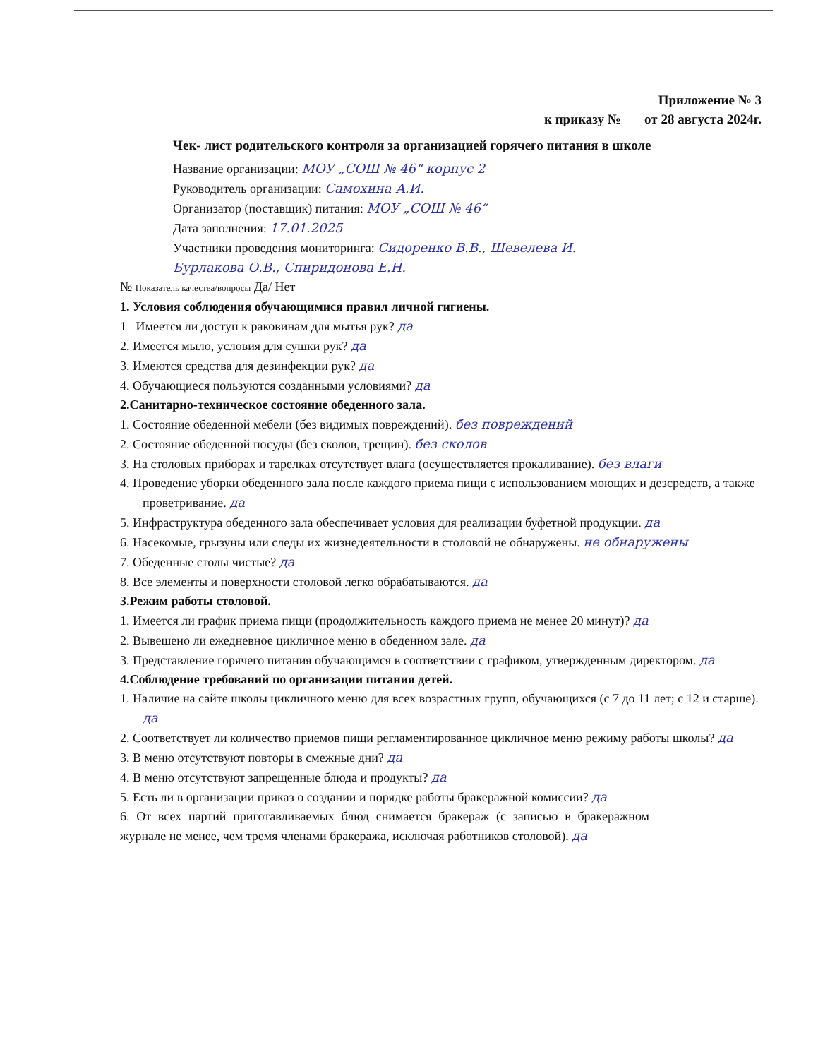Приложение № 3
к приказу № от 28 августа 2024г.
Чек- лист родительского контроля за организацией горячего питания в школе
Название организации: МОУ „СОШ № 46“ корпус 2
Руководитель организации: Самохина А.И.
Организатор (поставщик) питания: МОУ „СОШ № 46“
Дата заполнения: 17.01.2025
Участники проведения мониторинга: Сидоренко В.В., Шевелева И.
Бурлакова О.В., Спиридонова Е.Н.
№ Показатель качества/вопросы Да/ Нет
1. Условия соблюдения обучающимися правил личной гигиены.
1 Имеется ли доступ к раковинам для мытья рук? да
2. Имеется мыло, условия для сушки рук? да
3. Имеются средства для дезинфекции рук? да
4. Обучающиеся пользуются созданными условиями? да
2.Санитарно-техническое состояние обеденного зала.
1. Состояние обеденной мебели (без видимых повреждений). без повреждений
2. Состояние обеденной посуды (без сколов, трещин). без сколов
3. На столовых приборах и тарелках отсутствует влага (осуществляется прокаливание). без влаги
4. Проведение уборки обеденного зала после каждого приема пищи с использованием моющих и дезсредств, а также проветривание. да
5. Инфраструктура обеденного зала обеспечивает условия для реализации буфетной продукции. да
6. Насекомые, грызуны или следы их жизнедеятельности в столовой не обнаружены. не обнаружены
7. Обеденные столы чистые? да
8. Все элементы и поверхности столовой легко обрабатываются. да
3.Режим работы столовой.
1. Имеется ли график приема пищи (продолжительность каждого приема не менее 20 минут)? да
2. Вывешено ли ежедневное цикличное меню в обеденном зале. да
3. Представление горячего питания обучающимся в соответствии с графиком, утвержденным директором. да
4.Соблюдение требований по организации питания детей.
1. Наличие на сайте школы цикличного меню для всех возрастных групп, обучающихся (с 7 до 11 лет; с 12 и старше). да
2. Соответствует ли количество приемов пищи регламентированное цикличное меню режиму работы школы? да
3. В меню отсутствуют повторы в смежные дни? да
4. В меню отсутствуют запрещенные блюда и продукты? да
5. Есть ли в организации приказ о создании и порядке работы бракеражной комиссии? да
6. От всех партий приготавливаемых блюд снимается бракераж (с записью в бракеражном журнале не менее, чем тремя членами бракеража, исключая работников столовой). да